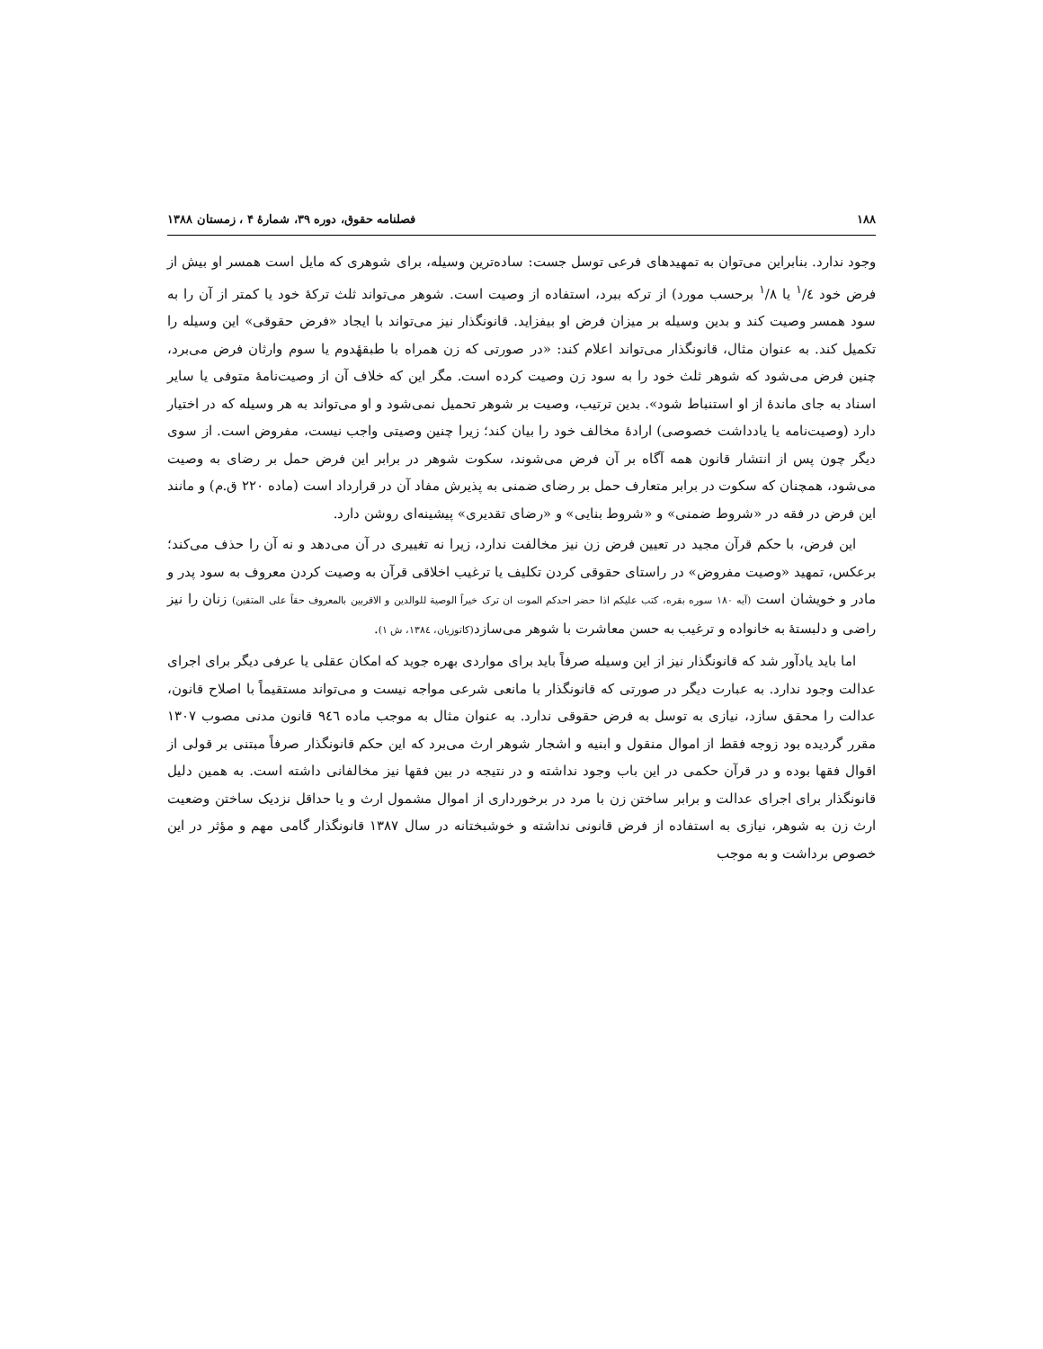۱۸۸ فصلنامه حقوق، دوره ۳۹، شمارهٔ ۴ ، زمستان ۱۳۸۸
وجود ندارد. بنابراین می‌توان به تمهیدهای فرعی توسل جست: ساده‌ترین وسیله، برای شوهری که مایل است همسر او بیش از فرض خود <sup>۱</sup>/٤ یا <sup>۱</sup>/٨ برحسب مورد) از ترکه ببرد، استفاده از وصیت است. شوهر می‌تواند ثلث ترکهٔ خود یا کمتر از آن را به سود همسر وصیت کند و بدین وسیله بر میزان فرض او بیفزاید. قانونگذار نیز می‌تواند با ایجاد «فرض حقوقی» این وسیله را تکمیل کند. به عنوان مثال، قانونگذار می‌تواند اعلام کند: «در صورتی که زن همراه با طبقهٔدوم یا سوم وارثان فرض می‌برد، چنین فرض می‌شود که شوهر ثلث خود را به سود زن وصیت کرده است. مگر این که خلاف آن از وصیت‌نامهٔ متوفی یا سایر اسناد به جای ماندهٔ از او استنباط شود». بدین ترتیب، وصیت بر شوهر تحمیل نمی‌شود و او می‌تواند به هر وسیله که در اختیار دارد (وصیت‌نامه یا یادداشت خصوصی) ارادهٔ مخالف خود را بیان کند؛ زیرا چنین وصیتی واجب نیست، مفروض است. از سوی دیگر چون پس از انتشار قانون همه آگاه بر آن فرض می‌شوند، سکوت شوهر در برابر این فرض حمل بر رضای به وصیت می‌شود، همچنان که سکوت در برابر متعارف حمل بر رضای ضمنی به پذیرش مفاد آن در قرارداد است (ماده ۲۲۰ ق.م) و مانند این فرض در فقه در «شروط ضمنی» و «شروط بنایی» و «رضای تقدیری» پیشینه‌ای روشن دارد.
این فرض، با حکم قرآن مجید در تعیین فرض زن نیز مخالفت ندارد، زیرا نه تغییری در آن می‌دهد و نه آن را حذف می‌کند؛ برعکس، تمهید «وصیت مفروض» در راستای حقوقی کردن تکلیف یا ترغیب اخلاقی قرآن به وصیت کردن معروف به سود پدر و مادر و خویشان است (آیه ۱۸۰ سوره بقره، کتب علیکم اذا حضر احدکم الموت ان ترک خیراً الوصیة للوالدین و الاقربین بالمعروف حقاً علی المتقین) زنان را نیز راضی و دلبستهٔ به خانواده و ترغیب به حسن معاشرت با شوهر می‌سازد(کاتوزیان، ۱۳۸٤، ش ۱).
اما باید یادآور شد که قانونگذار نیز از این وسیله صرفاً باید برای مواردی بهره جوید که امکان عقلی یا عرفی دیگر برای اجرای عدالت وجود ندارد. به عبارت دیگر در صورتی که قانونگذار با مانعی شرعی مواجه نیست و می‌تواند مستقیماً با اصلاح قانون، عدالت را محقق سازد، نیازی به توسل به فرض حقوقی ندارد. به عنوان مثال به موجب ماده ۹٤٦ قانون مدنی مصوب ۱۳۰۷ مقرر گردیده بود زوجه فقط از اموال منقول و ابنیه و اشجار شوهر ارث می‌برد که این حکم قانونگذار صرفاً مبتنی بر قولی از اقوال فقها بوده و در قرآن حکمی در این باب وجود نداشته و در نتیجه در بین فقها نیز مخالفانی داشته است. به همین دلیل قانونگذار برای اجرای عدالت و برابر ساختن زن با مرد در برخورداری از اموال مشمول ارث و یا حداقل نزدیک ساختن وضعیت ارث زن به شوهر، نیازی به استفاده از فرض قانونی نداشته و خوشبختانه در سال ۱۳۸۷ قانونگذار گامی مهم و مؤثر در این خصوص برداشت و به موجب